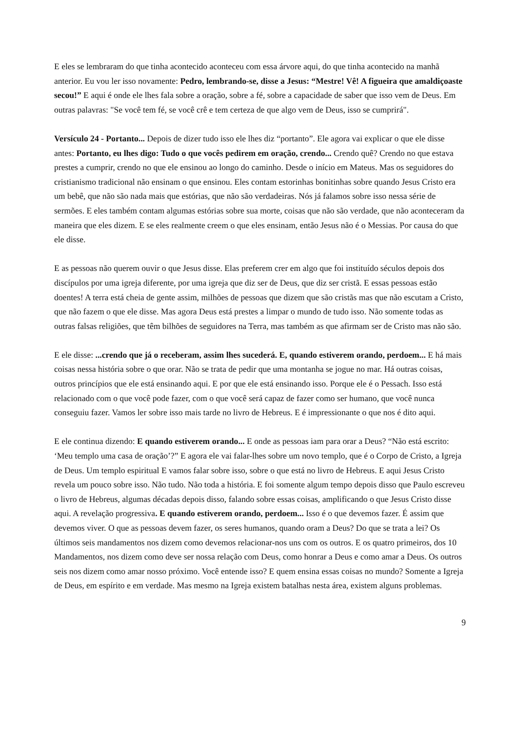E eles se lembraram do que tinha acontecido aconteceu com essa árvore aqui, do que tinha acontecido na manhã anterior. Eu vou ler isso novamente: Pedro, lembrando-se, disse a Jesus: “Mestre! Vê! A figueira que amaldiçoaste secou!” E aqui é onde ele lhes fala sobre a oração, sobre a fé, sobre a capacidade de saber que isso vem de Deus. Em outras palavras: "Se você tem fé, se você crê e tem certeza de que algo vem de Deus, isso se cumprirá".
Versículo 24 - Portanto... Depois de dizer tudo isso ele lhes diz “portanto”. Ele agora vai explicar o que ele disse antes: Portanto, eu lhes digo: Tudo o que vocês pedirem em oração, crendo... Crendo quê? Crendo no que estava prestes a cumprir, crendo no que ele ensinou ao longo do caminho. Desde o início em Mateus. Mas os seguidores do cristianismo tradicional não ensinam o que ensinou. Eles contam estorinhas bonitinhas sobre quando Jesus Cristo era um bebê, que não são nada mais que estórias, que não são verdadeiras. Nós já falamos sobre isso nessa série de sermões. E eles também contam algumas estórias sobre sua morte, coisas que não são verdade, que não aconteceram da maneira que eles dizem. E se eles realmente creem o que eles ensinam, então Jesus não é o Messias. Por causa do que ele disse.
E as pessoas não querem ouvir o que Jesus disse. Elas preferem crer em algo que foi instituído séculos depois dos discípulos por uma igreja diferente, por uma igreja que diz ser de Deus, que diz ser cristã. E essas pessoas estão doentes! A terra está cheia de gente assim, milhões de pessoas que dizem que são cristãs mas que não escutam a Cristo, que não fazem o que ele disse. Mas agora Deus está prestes a limpar o mundo de tudo isso. Não somente todas as outras falsas religiões, que têm bilhões de seguidores na Terra, mas também as que afirmam ser de Cristo mas não são.
E ele disse: ...crendo que já o receberam, assim lhes sucederá. E, quando estiverem orando, perdoem... E há mais coisas nessa história sobre o que orar. Não se trata de pedir que uma montanha se jogue no mar. Há outras coisas, outros princípios que ele está ensinando aqui. E por que ele está ensinando isso. Porque ele é o Pessach. Isso está relacionado com o que você pode fazer, com o que você será capaz de fazer como ser humano, que você nunca conseguiu fazer. Vamos ler sobre isso mais tarde no livro de Hebreus. E é impressionante o que nos é dito aqui.
E ele continua dizendo: E quando estiverem orando... E onde as pessoas iam para orar a Deus? “Não está escrito: ‘Meu templo uma casa de oração’?” E agora ele vai falar-lhes sobre um novo templo, que é o Corpo de Cristo, a Igreja de Deus. Um templo espiritual E vamos falar sobre isso, sobre o que está no livro de Hebreus. E aqui Jesus Cristo revela um pouco sobre isso. Não tudo. Não toda a história. E foi somente algum tempo depois disso que Paulo escreveu o livro de Hebreus, algumas décadas depois disso, falando sobre essas coisas, amplificando o que Jesus Cristo disse aqui. A revelação progressiva. E quando estiverem orando, perdoem... Isso é o que devemos fazer. É assim que devemos viver. O que as pessoas devem fazer, os seres humanos, quando oram a Deus? Do que se trata a lei? Os últimos seis mandamentos nos dizem como devemos relacionar-nos uns com os outros. E os quatro primeiros, dos 10 Mandamentos, nos dizem como deve ser nossa relação com Deus, como honrar a Deus e como amar a Deus. Os outros seis nos dizem como amar nosso próximo. Você entende isso? E quem ensina essas coisas no mundo? Somente a Igreja de Deus, em espírito e em verdade. Mas mesmo na Igreja existem batalhas nesta área, existem alguns problemas.
9